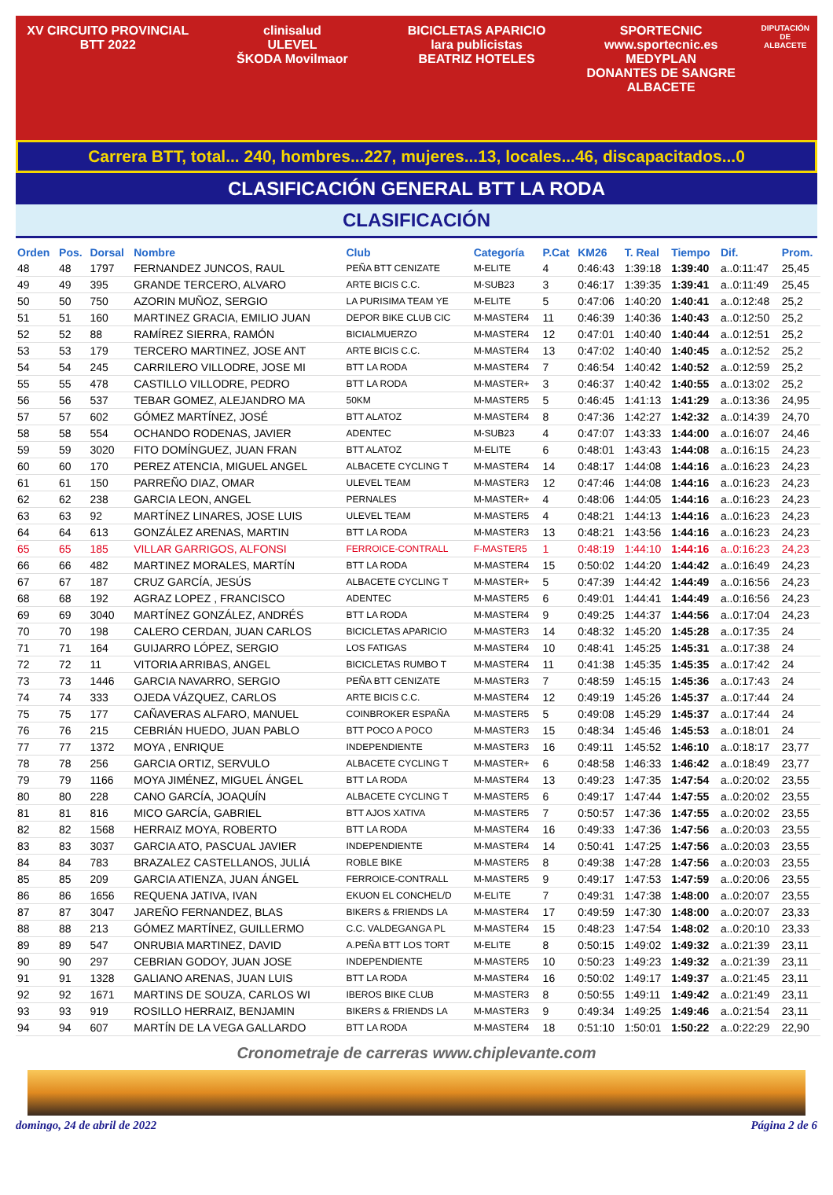XV CIRCUITO PROVINCIAL BTT 2022
clinisalud
ULEVEL
ŠKODA Movilmaor
BICICLETAS APARICIO
lara publicistas
BEATRIZ HOTELES
SPORTECNIC www.sportecnic.es
MEDYPLAN
DONANTES DE SANGRE ALBACETE
DIPUTACIÓN DE ALBACETE
Carrera BTT, total... 240, hombres...227, mujeres...13, locales...46, discapacitados...0
CLASIFICACIÓN GENERAL BTT LA RODA
CLASIFICACIÓN
| Orden | Pos. | Dorsal | Nombre | Club | Categoría | P.Cat | KM26 | T. Real | Tiempo | Dif. | Prom. |
| --- | --- | --- | --- | --- | --- | --- | --- | --- | --- | --- | --- |
| 48 | 48 | 1797 | FERNANDEZ JUNCOS, RAUL | PEÑA BTT CENIZATE | M-ELITE | 4 | 0:46:43 | 1:39:18 | 1:39:40 | a..0:11:47 | 25,45 |
| 49 | 49 | 395 | GRANDE TERCERO, ALVARO | ARTE BICIS C.C. | M-SUB23 | 3 | 0:46:17 | 1:39:35 | 1:39:41 | a..0:11:49 | 25,45 |
| 50 | 50 | 750 | AZORIN MUÑOZ, SERGIO | LA PURISIMA TEAM YE | M-ELITE | 5 | 0:47:06 | 1:40:20 | 1:40:41 | a..0:12:48 | 25,2 |
| 51 | 51 | 160 | MARTINEZ GRACIA, EMILIO JUAN | DEPOR BIKE CLUB CIC | M-MASTER4 | 11 | 0:46:39 | 1:40:36 | 1:40:43 | a..0:12:50 | 25,2 |
| 52 | 52 | 88 | RAMÍREZ SIERRA, RAMÓN | BICIALMUERZO | M-MASTER4 | 12 | 0:47:01 | 1:40:40 | 1:40:44 | a..0:12:51 | 25,2 |
| 53 | 53 | 179 | TERCERO MARTINEZ, JOSE ANT | ARTE BICIS C.C. | M-MASTER4 | 13 | 0:47:02 | 1:40:40 | 1:40:45 | a..0:12:52 | 25,2 |
| 54 | 54 | 245 | CARRILERO VILLODRE, JOSE MI | BTT LA RODA | M-MASTER4 | 7 | 0:46:54 | 1:40:42 | 1:40:52 | a..0:12:59 | 25,2 |
| 55 | 55 | 478 | CASTILLO VILLODRE, PEDRO | BTT LA RODA | M-MASTER+ | 3 | 0:46:37 | 1:40:42 | 1:40:55 | a..0:13:02 | 25,2 |
| 56 | 56 | 537 | TEBAR GOMEZ, ALEJANDRO MA | 50KM | M-MASTER5 | 5 | 0:46:45 | 1:41:13 | 1:41:29 | a..0:13:36 | 24,95 |
| 57 | 57 | 602 | GÓMEZ MARTÍNEZ, JOSÉ | BTT ALATOZ | M-MASTER4 | 8 | 0:47:36 | 1:42:27 | 1:42:32 | a..0:14:39 | 24,70 |
| 58 | 58 | 554 | OCHANDO RODENAS, JAVIER | ADENTEC | M-SUB23 | 4 | 0:47:07 | 1:43:33 | 1:44:00 | a..0:16:07 | 24,46 |
| 59 | 59 | 3020 | FITO DOMÍNGUEZ, JUAN FRAN | BTT ALATOZ | M-ELITE | 6 | 0:48:01 | 1:43:43 | 1:44:08 | a..0:16:15 | 24,23 |
| 60 | 60 | 170 | PEREZ ATENCIA, MIGUEL ANGEL | ALBACETE CYCLING T | M-MASTER4 | 14 | 0:48:17 | 1:44:08 | 1:44:16 | a..0:16:23 | 24,23 |
| 61 | 61 | 150 | PARREÑO DIAZ, OMAR | ULEVEL TEAM | M-MASTER3 | 12 | 0:47:46 | 1:44:08 | 1:44:16 | a..0:16:23 | 24,23 |
| 62 | 62 | 238 | GARCIA LEON, ANGEL | PERNALES | M-MASTER+ | 4 | 0:48:06 | 1:44:05 | 1:44:16 | a..0:16:23 | 24,23 |
| 63 | 63 | 92 | MARTÍNEZ LINARES, JOSE LUIS | ULEVEL TEAM | M-MASTER5 | 4 | 0:48:21 | 1:44:13 | 1:44:16 | a..0:16:23 | 24,23 |
| 64 | 64 | 613 | GONZÁLEZ ARENAS, MARTIN | BTT LA RODA | M-MASTER3 | 13 | 0:48:21 | 1:43:56 | 1:44:16 | a..0:16:23 | 24,23 |
| 65 | 65 | 185 | VILLAR GARRIGOS, ALFONSI | FERROICE-CONTRALL | F-MASTER5 | 1 | 0:48:19 | 1:44:10 | 1:44:16 | a..0:16:23 | 24,23 |
| 66 | 66 | 482 | MARTINEZ MORALES, MARTÍN | BTT LA RODA | M-MASTER4 | 15 | 0:50:02 | 1:44:20 | 1:44:42 | a..0:16:49 | 24,23 |
| 67 | 67 | 187 | CRUZ GARCÍA, JESÚS | ALBACETE CYCLING T | M-MASTER+ | 5 | 0:47:39 | 1:44:42 | 1:44:49 | a..0:16:56 | 24,23 |
| 68 | 68 | 192 | AGRAZ LOPEZ , FRANCISCO | ADENTEC | M-MASTER5 | 6 | 0:49:01 | 1:44:41 | 1:44:49 | a..0:16:56 | 24,23 |
| 69 | 69 | 3040 | MARTÍNEZ GONZÁLEZ, ANDRÉS | BTT LA RODA | M-MASTER4 | 9 | 0:49:25 | 1:44:37 | 1:44:56 | a..0:17:04 | 24,23 |
| 70 | 70 | 198 | CALERO CERDAN, JUAN CARLOS | BICICLETAS APARICIO | M-MASTER3 | 14 | 0:48:32 | 1:45:20 | 1:45:28 | a..0:17:35 | 24 |
| 71 | 71 | 164 | GUIJARRO LÓPEZ, SERGIO | LOS FATIGAS | M-MASTER4 | 10 | 0:48:41 | 1:45:25 | 1:45:31 | a..0:17:38 | 24 |
| 72 | 72 | 11 | VITORIA ARRIBAS, ANGEL | BICICLETAS RUMBO T | M-MASTER4 | 11 | 0:41:38 | 1:45:35 | 1:45:35 | a..0:17:42 | 24 |
| 73 | 73 | 1446 | GARCIA NAVARRO, SERGIO | PEÑA BTT CENIZATE | M-MASTER3 | 7 | 0:48:59 | 1:45:15 | 1:45:36 | a..0:17:43 | 24 |
| 74 | 74 | 333 | OJEDA VÁZQUEZ, CARLOS | ARTE BICIS C.C. | M-MASTER4 | 12 | 0:49:19 | 1:45:26 | 1:45:37 | a..0:17:44 | 24 |
| 75 | 75 | 177 | CAÑAVERAS ALFARO, MANUEL | COINBROKER ESPAÑA | M-MASTER5 | 5 | 0:49:08 | 1:45:29 | 1:45:37 | a..0:17:44 | 24 |
| 76 | 76 | 215 | CEBRIÁN HUEDO, JUAN PABLO | BTT POCO A POCO | M-MASTER3 | 15 | 0:48:34 | 1:45:46 | 1:45:53 | a..0:18:01 | 24 |
| 77 | 77 | 1372 | MOYA , ENRIQUE | INDEPENDIENTE | M-MASTER3 | 16 | 0:49:11 | 1:45:52 | 1:46:10 | a..0:18:17 | 23,77 |
| 78 | 78 | 256 | GARCIA ORTIZ, SERVULO | ALBACETE CYCLING T | M-MASTER+ | 6 | 0:48:58 | 1:46:33 | 1:46:42 | a..0:18:49 | 23,77 |
| 79 | 79 | 1166 | MOYA JIMÉNEZ, MIGUEL ÁNGEL | BTT LA RODA | M-MASTER4 | 13 | 0:49:23 | 1:47:35 | 1:47:54 | a..0:20:02 | 23,55 |
| 80 | 80 | 228 | CANO GARCÍA, JOAQUÍN | ALBACETE CYCLING T | M-MASTER5 | 6 | 0:49:17 | 1:47:44 | 1:47:55 | a..0:20:02 | 23,55 |
| 81 | 81 | 816 | MICO GARCÍA, GABRIEL | BTT AJOS XATIVA | M-MASTER5 | 7 | 0:50:57 | 1:47:36 | 1:47:55 | a..0:20:02 | 23,55 |
| 82 | 82 | 1568 | HERRAIZ MOYA, ROBERTO | BTT LA RODA | M-MASTER4 | 16 | 0:49:33 | 1:47:36 | 1:47:56 | a..0:20:03 | 23,55 |
| 83 | 83 | 3037 | GARCIA ATO, PASCUAL JAVIER | INDEPENDIENTE | M-MASTER4 | 14 | 0:50:41 | 1:47:25 | 1:47:56 | a..0:20:03 | 23,55 |
| 84 | 84 | 783 | BRAZALEZ CASTELLANOS, JULIÁ | ROBLE BIKE | M-MASTER5 | 8 | 0:49:38 | 1:47:28 | 1:47:56 | a..0:20:03 | 23,55 |
| 85 | 85 | 209 | GARCIA ATIENZA, JUAN ÁNGEL | FERROICE-CONTRALL | M-MASTER5 | 9 | 0:49:17 | 1:47:53 | 1:47:59 | a..0:20:06 | 23,55 |
| 86 | 86 | 1656 | REQUENA JATIVA, IVAN | EKUON EL CONCHEL/D | M-ELITE | 7 | 0:49:31 | 1:47:38 | 1:48:00 | a..0:20:07 | 23,55 |
| 87 | 87 | 3047 | JAREÑO FERNANDEZ, BLAS | BIKERS & FRIENDS LA | M-MASTER4 | 17 | 0:49:59 | 1:47:30 | 1:48:00 | a..0:20:07 | 23,33 |
| 88 | 88 | 213 | GÓMEZ MARTÍNEZ, GUILLERMO | C.C. VALDEGANGA PL | M-MASTER4 | 15 | 0:48:23 | 1:47:54 | 1:48:02 | a..0:20:10 | 23,33 |
| 89 | 89 | 547 | ONRUBIA MARTINEZ, DAVID | A.PEÑA BTT LOS TORT | M-ELITE | 8 | 0:50:15 | 1:49:02 | 1:49:32 | a..0:21:39 | 23,11 |
| 90 | 90 | 297 | CEBRIAN GODOY, JUAN JOSE | INDEPENDIENTE | M-MASTER5 | 10 | 0:50:23 | 1:49:23 | 1:49:32 | a..0:21:39 | 23,11 |
| 91 | 91 | 1328 | GALIANO ARENAS, JUAN LUIS | BTT LA RODA | M-MASTER4 | 16 | 0:50:02 | 1:49:17 | 1:49:37 | a..0:21:45 | 23,11 |
| 92 | 92 | 1671 | MARTINS DE SOUZA, CARLOS WI | IBEROS BIKE CLUB | M-MASTER3 | 8 | 0:50:55 | 1:49:11 | 1:49:42 | a..0:21:49 | 23,11 |
| 93 | 93 | 919 | ROSILLO HERRAIZ, BENJAMIN | BIKERS & FRIENDS LA | M-MASTER3 | 9 | 0:49:34 | 1:49:25 | 1:49:46 | a..0:21:54 | 23,11 |
| 94 | 94 | 607 | MARTÍN DE LA VEGA GALLARDO | BTT LA RODA | M-MASTER4 | 18 | 0:51:10 | 1:50:01 | 1:50:22 | a..0:22:29 | 22,90 |
Cronometraje de carreras www.chiplevante.com
domingo, 24 de abril de 2022 Página 2 de 6